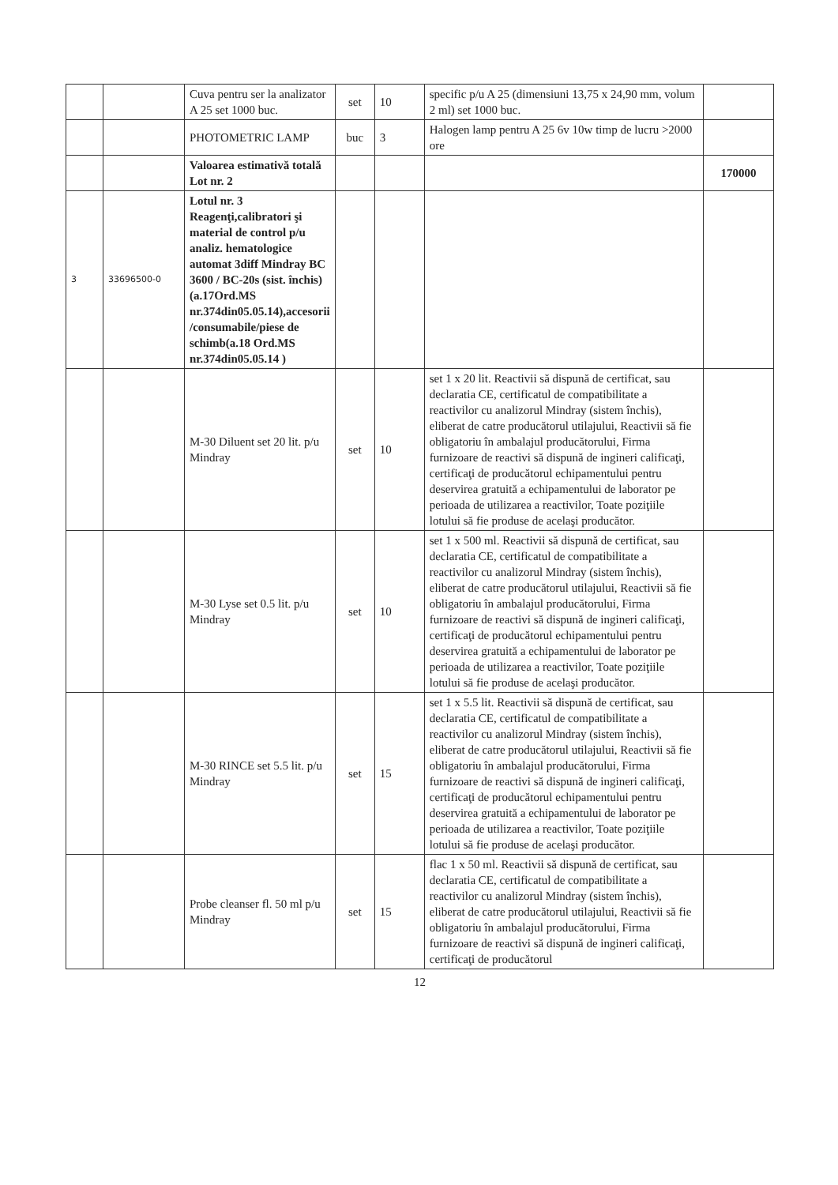| | | Cuva pentru ser la analizator A 25 set 1000 buc. | set | 10 | specific p/u A 25 (dimensiuni 13,75 x 24,90 mm, volum 2 ml) set 1000 buc. | |
| | | PHOTOMETRIC LAMP | buc | 3 | Halogen lamp pentru A 25 6v 10w timp de lucru >2000 ore | |
| | | Valoarea estimativă totală Lot nr. 2 | | | | 170000 |
| 3 | 33696500-0 | Lotul nr. 3 Reagenţi,calibratori şi material de control p/u analiz. hematologice automat 3diff Mindray BC 3600 / BC-20s (sist. închis) (a.17Ord.MS nr.374din05.05.14),accesorii /consumabile/piese de schimb(a.18 Ord.MS nr.374din05.05.14 ) | | | | |
| | | M-30 Diluent set 20 lit. p/u Mindray | set | 10 | set 1 x 20 lit. Reactivii să dispună de certificat, sau declaratia CE, certificatul de compatibilitate a reactivilor cu analizorul Mindray (sistem închis), eliberat de catre producătorul utilajului, Reactivii să fie obligatoriu în ambalajul producătorului, Firma furnizoare de reactivi să dispună de ingineri calificaţi, certificaţi de producătorul echipamentului pentru deservirea gratuită a echipamentului de laborator pe perioada de utilizarea a reactivilor, Toate poziţiile lotului să fie produse de acelaşi producător. | |
| | | M-30 Lyse set 0.5 lit. p/u Mindray | set | 10 | set 1 x 500 ml. Reactivii să dispună de certificat, sau declaratia CE, certificatul de compatibilitate a reactivilor cu analizorul Mindray (sistem închis), eliberat de catre producătorul utilajului, Reactivii să fie obligatoriu în ambalajul producătorului, Firma furnizoare de reactivi să dispună de ingineri calificaţi, certificaţi de producătorul echipamentului pentru deservirea gratuită a echipamentului de laborator pe perioada de utilizarea a reactivilor, Toate poziţiile lotului să fie produse de acelaşi producător. | |
| | | M-30 RINCE set 5.5 lit. p/u Mindray | set | 15 | set 1 x 5.5 lit. Reactivii să dispună de certificat, sau declaratia CE, certificatul de compatibilitate a reactivilor cu analizorul Mindray (sistem închis), eliberat de catre producătorul utilajului, Reactivii să fie obligatoriu în ambalajul producătorului, Firma furnizoare de reactivi să dispună de ingineri calificaţi, certificaţi de producătorul echipamentului pentru deservirea gratuită a echipamentului de laborator pe perioada de utilizarea a reactivilor, Toate poziţiile lotului să fie produse de acelaşi producător. | |
| | | Probe cleanser fl. 50 ml p/u Mindray | set | 15 | flac 1 x 50 ml. Reactivii să dispună de certificat, sau declaratia CE, certificatul de compatibilitate a reactivilor cu analizorul Mindray (sistem închis), eliberat de catre producătorul utilajului, Reactivii să fie obligatoriu în ambalajul producătorului, Firma furnizoare de reactivi să dispună de ingineri calificaţi, certificaţi de producătorul | |
12